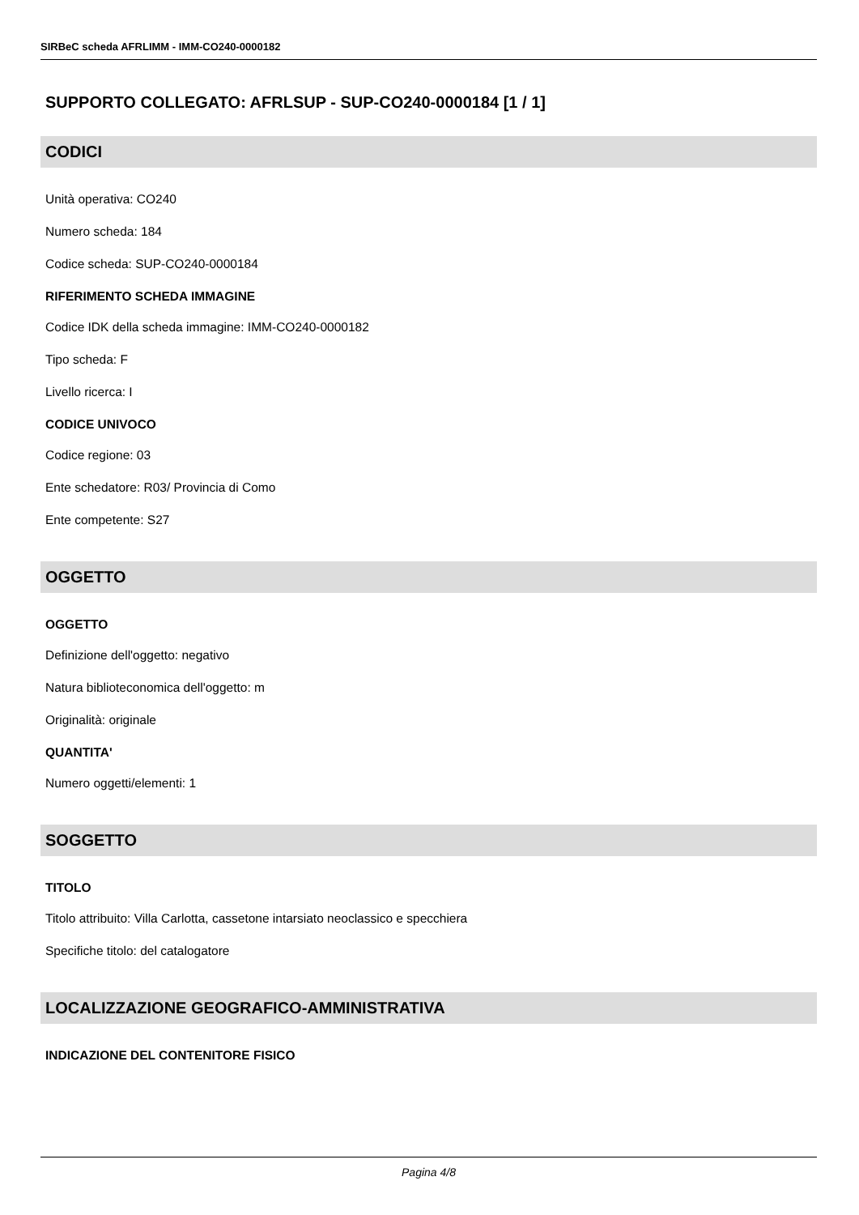SIRBeC scheda AFRLIMM - IMM-CO240-0000182
SUPPORTO COLLEGATO: AFRLSUP - SUP-CO240-0000184 [1 / 1]
CODICI
Unità operativa: CO240
Numero scheda: 184
Codice scheda: SUP-CO240-0000184
RIFERIMENTO SCHEDA IMMAGINE
Codice IDK della scheda immagine: IMM-CO240-0000182
Tipo scheda: F
Livello ricerca: I
CODICE UNIVOCO
Codice regione: 03
Ente schedatore: R03/ Provincia di Como
Ente competente: S27
OGGETTO
OGGETTO
Definizione dell'oggetto: negativo
Natura biblioteconomica dell'oggetto: m
Originalità: originale
QUANTITA'
Numero oggetti/elementi: 1
SOGGETTO
TITOLO
Titolo attribuito: Villa Carlotta, cassetone intarsiato neoclassico e specchiera
Specifiche titolo: del catalogatore
LOCALIZZAZIONE GEOGRAFICO-AMMINISTRATIVA
INDICAZIONE DEL CONTENITORE FISICO
Pagina 4/8